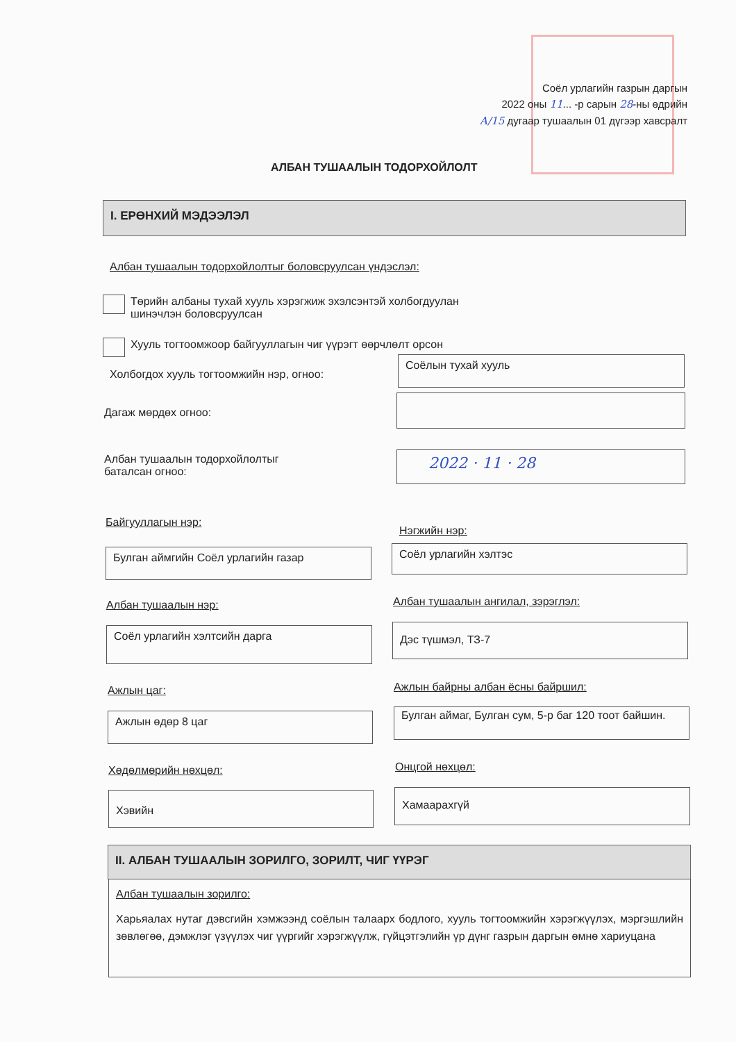Соёл урлагийн газрын даргын
2022 оны 11... -р сарын 28-ны өдрийн
А/15 дугаар тушаалын 01 дүгээр хавсралт
АЛБАН ТУШААЛЫН ТОДОРХОЙЛОЛТ
I. ЕРӨНХИЙ МЭДЭЭЛЭЛ
Албан тушаалын тодорхойлолтыг боловсруулсан үндэслэл:
Төрийн албаны тухай хууль хэрэгжиж эхэлсэнтэй холбогдуулан
шинэчлэн боловсруулсан
Хууль тогтоомжоор байгууллагын чиг үүрэгт өөрчлөлт орсон
Холбогдох хууль тогтоомжийн нэр, огноо:
Соёлын тухай хууль
Дагаж мөрдөх огноо:
Албан тушаалын тодорхойлолтыг
баталсан огноо:
2022 · 11 · 28
Байгууллагын нэр:
Нэгжийн нэр:
Булган аймгийн Соёл урлагийн газар Соёл урлагийн хэлтэс
Албан тушаалын нэр:
Албан тушаалын ангилал, зэрэглэл:
Соёл урлагийн хэлтсийн дарга Дэс түшмэл, ТЗ-7
Ажлын цаг:
Ажлын байрны албан ёсны байршил:
Ажлын өдөр 8 цаг
Булган аймаг, Булган сум, 5-р баг 120 тоот байшин.
Хөдөлмөрийн нөхцөл: Онцгой нөхцөл:
Хэвийн Хамаарахгүй
II. АЛБАН ТУШААЛЫН ЗОРИЛГО, ЗОРИЛТ, ЧИГ ҮҮРЭГ
Албан тушаалын зорилго:
Харьяалах нутаг дэвсгийн хэмжээнд соёлын талаарх бодлого, хууль тогтоомжийн хэрэгжүүлэх, мэргэшлийн зөвлөгөө, дэмжлэг үзүүлэх чиг үүргийг хэрэгжүүлж, гүйцэтгэлийн үр дүнг газрын даргын өмнө хариуцана